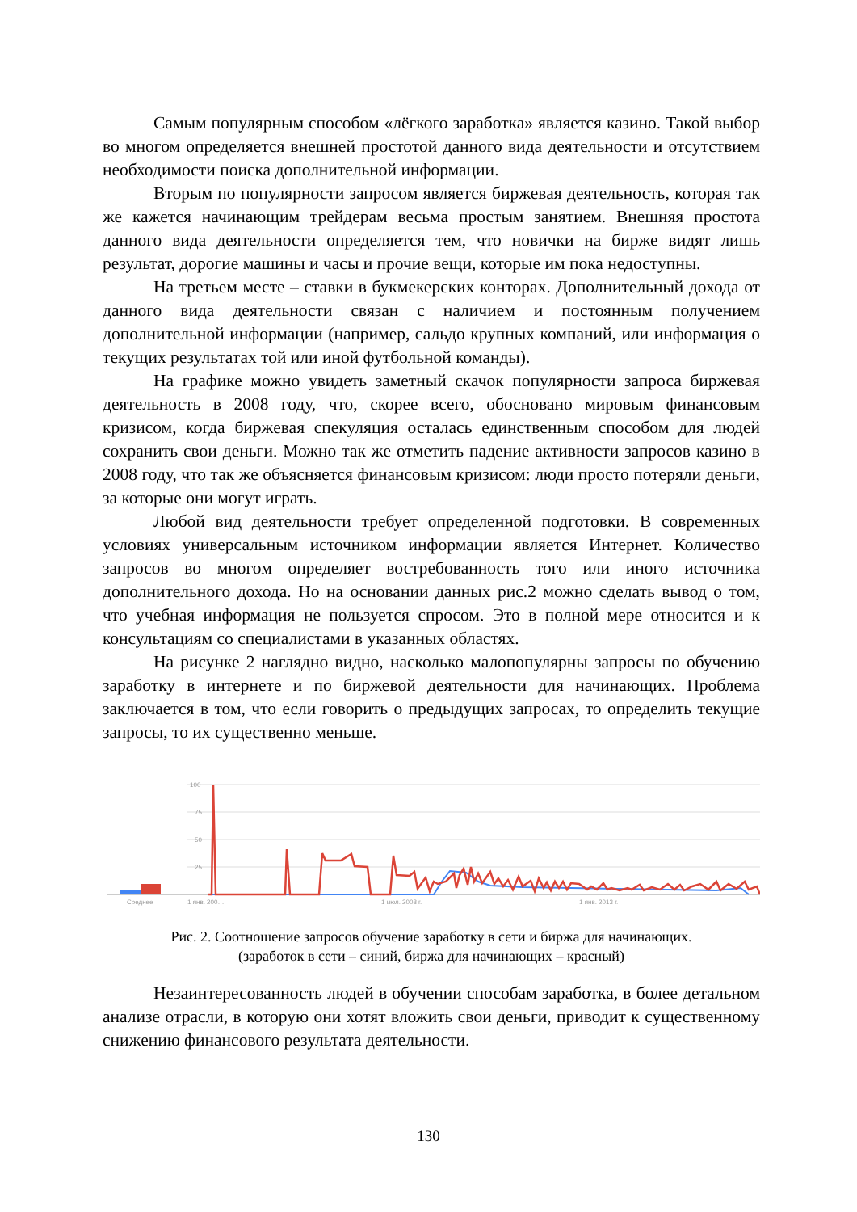Самым популярным способом «лёгкого заработка» является казино. Такой выбор во многом определяется внешней простотой данного вида деятельности и отсутствием необходимости поиска дополнительной информации.
Вторым по популярности запросом является биржевая деятельность, которая так же кажется начинающим трейдерам весьма простым занятием. Внешняя простота данного вида деятельности определяется тем, что новички на бирже видят лишь результат, дорогие машины и часы и прочие вещи, которые им пока недоступны.
На третьем месте – ставки в букмекерских конторах. Дополнительный дохода от данного вида деятельности связан с наличием и постоянным получением дополнительной информации (например, сальдо крупных компаний, или информация о текущих результатах той или иной футбольной команды).
На графике можно увидеть заметный скачок популярности запроса биржевая деятельность в 2008 году, что, скорее всего, обосновано мировым финансовым кризисом, когда биржевая спекуляция осталась единственным способом для людей сохранить свои деньги. Можно так же отметить падение активности запросов казино в 2008 году, что так же объясняется финансовым кризисом: люди просто потеряли деньги, за которые они могут играть.
Любой вид деятельности требует определенной подготовки. В современных условиях универсальным источником информации является Интернет. Количество запросов во многом определяет востребованность того или иного источника дополнительного дохода. Но на основании данных рис.2 можно сделать вывод о том, что учебная информация не пользуется спросом. Это в полной мере относится и к консультациям со специалистами в указанных областях.
На рисунке 2 наглядно видно, насколько малопопулярны запросы по обучению заработку в интернете и по биржевой деятельности для начинающих. Проблема заключается в том, что если говорить о предыдущих запросах, то определить текущие запросы, то их существенно меньше.
100
75
50
25
Среднее
1 янв. 200…
1 июл. 2008 г.
1 янв. 2013 г.
Рис. 2. Соотношение запросов обучение заработку в сети и биржа для начинающих.
(заработок в сети – синий, биржа для начинающих – красный)
Незаинтересованность людей в обучении способам заработка, в более детальном анализе отрасли, в которую они хотят вложить свои деньги, приводит к существенному снижению финансового результата деятельности.
130